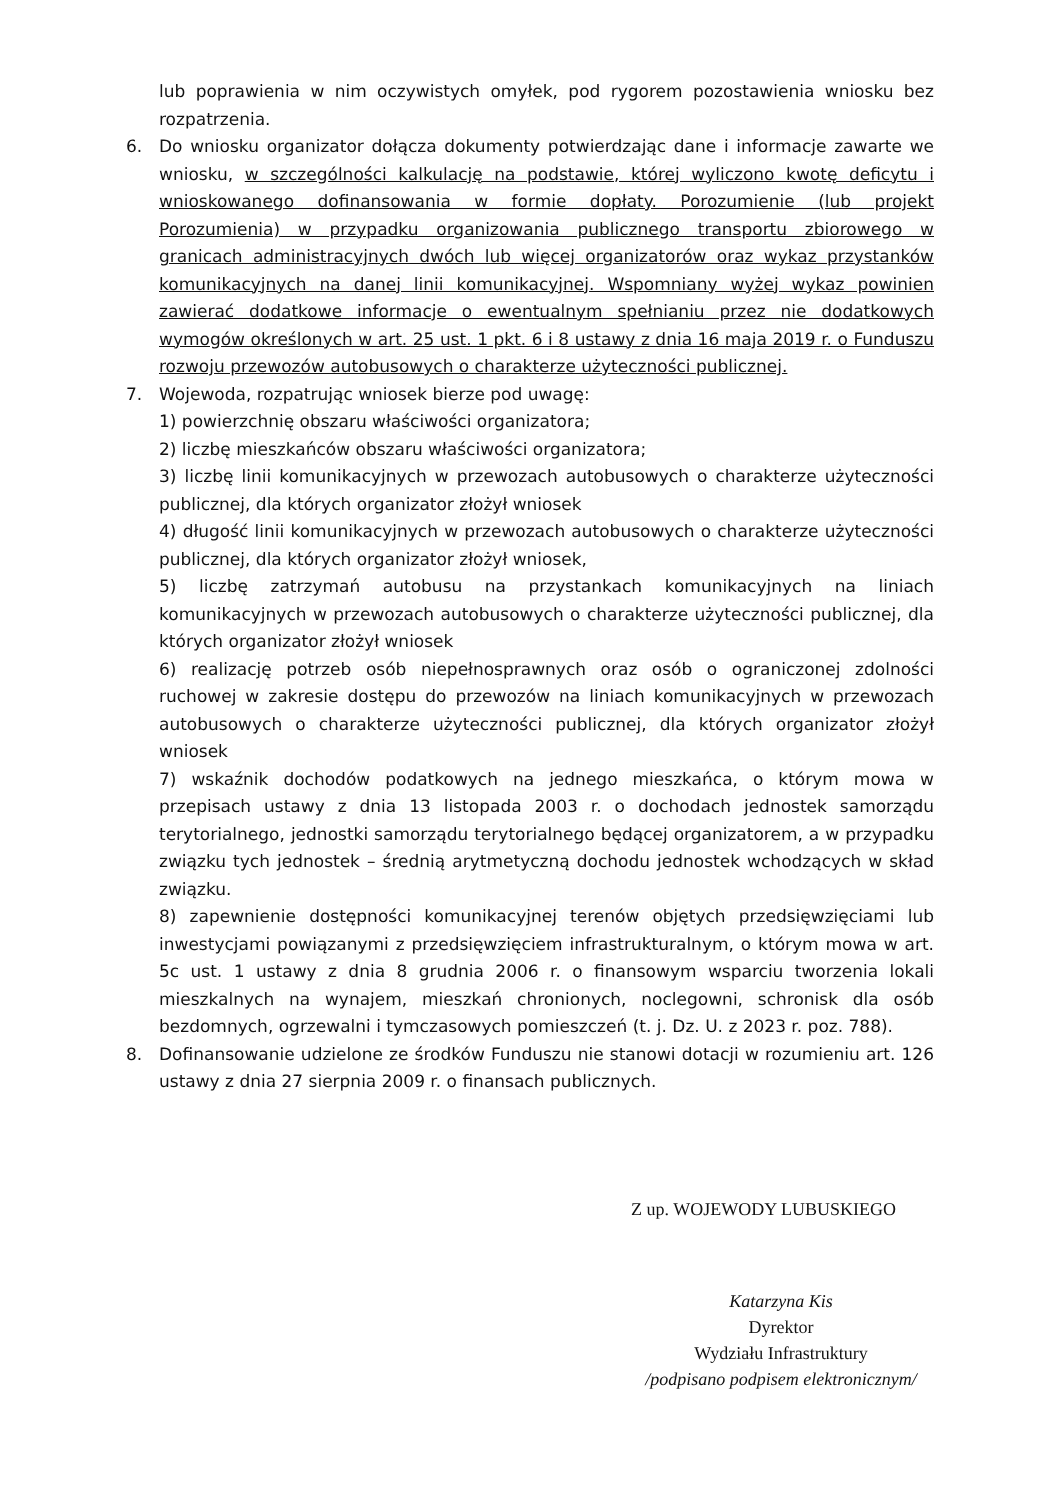lub poprawienia w nim oczywistych omyłek, pod rygorem pozostawienia wniosku bez rozpatrzenia.
6. Do wniosku organizator dołącza dokumenty potwierdzając dane i informacje zawarte we wniosku, w szczególności kalkulację na podstawie, której wyliczono kwotę deficytu i wnioskowanego dofinansowania w formie dopłaty. Porozumienie (lub projekt Porozumienia) w przypadku organizowania publicznego transportu zbiorowego w granicach administracyjnych dwóch lub więcej organizatorów oraz wykaz przystanków komunikacyjnych na danej linii komunikacyjnej. Wspomniany wyżej wykaz powinien zawierać dodatkowe informacje o ewentualnym spełnianiu przez nie dodatkowych wymogów określonych w art. 25 ust. 1 pkt. 6 i 8 ustawy z dnia 16 maja 2019 r. o Funduszu rozwoju przewozów autobusowych o charakterze użyteczności publicznej.
7. Wojewoda, rozpatrując wniosek bierze pod uwagę:
1) powierzchnię obszaru właściwości organizatora;
2) liczbę mieszkańców obszaru właściwości organizatora;
3) liczbę linii komunikacyjnych w przewozach autobusowych o charakterze użyteczności publicznej, dla których organizator złożył wniosek
4) długość linii komunikacyjnych w przewozach autobusowych o charakterze użyteczności publicznej, dla których organizator złożył wniosek,
5) liczbę zatrzymań autobusu na przystankach komunikacyjnych na liniach komunikacyjnych w przewozach autobusowych o charakterze użyteczności publicznej, dla których organizator złożył wniosek
6) realizację potrzeb osób niepełnosprawnych oraz osób o ograniczonej zdolności ruchowej w zakresie dostępu do przewozów na liniach komunikacyjnych w przewozach autobusowych o charakterze użyteczności publicznej, dla których organizator złożył wniosek
7) wskaźnik dochodów podatkowych na jednego mieszkańca, o którym mowa w przepisach ustawy z dnia 13 listopada 2003 r. o dochodach jednostek samorządu terytorialnego, jednostki samorządu terytorialnego będącej organizatorem, a w przypadku związku tych jednostek – średnią arytmetyczną dochodu jednostek wchodzących w skład związku.
8) zapewnienie dostępności komunikacyjnej terenów objętych przedsięwzięciami lub inwestycjami powiązanymi z przedsięwzięciem infrastrukturalnym, o którym mowa w art. 5c ust. 1 ustawy z dnia 8 grudnia 2006 r. o finansowym wsparciu tworzenia lokali mieszkalnych na wynajem, mieszkań chronionych, noclegowni, schronisk dla osób bezdomnych, ogrzewalni i tymczasowych pomieszczeń (t. j. Dz. U. z 2023 r. poz. 788).
8. Dofinansowanie udzielone ze środków Funduszu nie stanowi dotacji w rozumieniu art. 126 ustawy z dnia 27 sierpnia 2009 r. o finansach publicznych.
Z up. WOJEWODY LUBUSKIEGO
Katarzyna Kis
Dyrektor
Wydziału Infrastruktury
/podpisano podpisem elektronicznym/